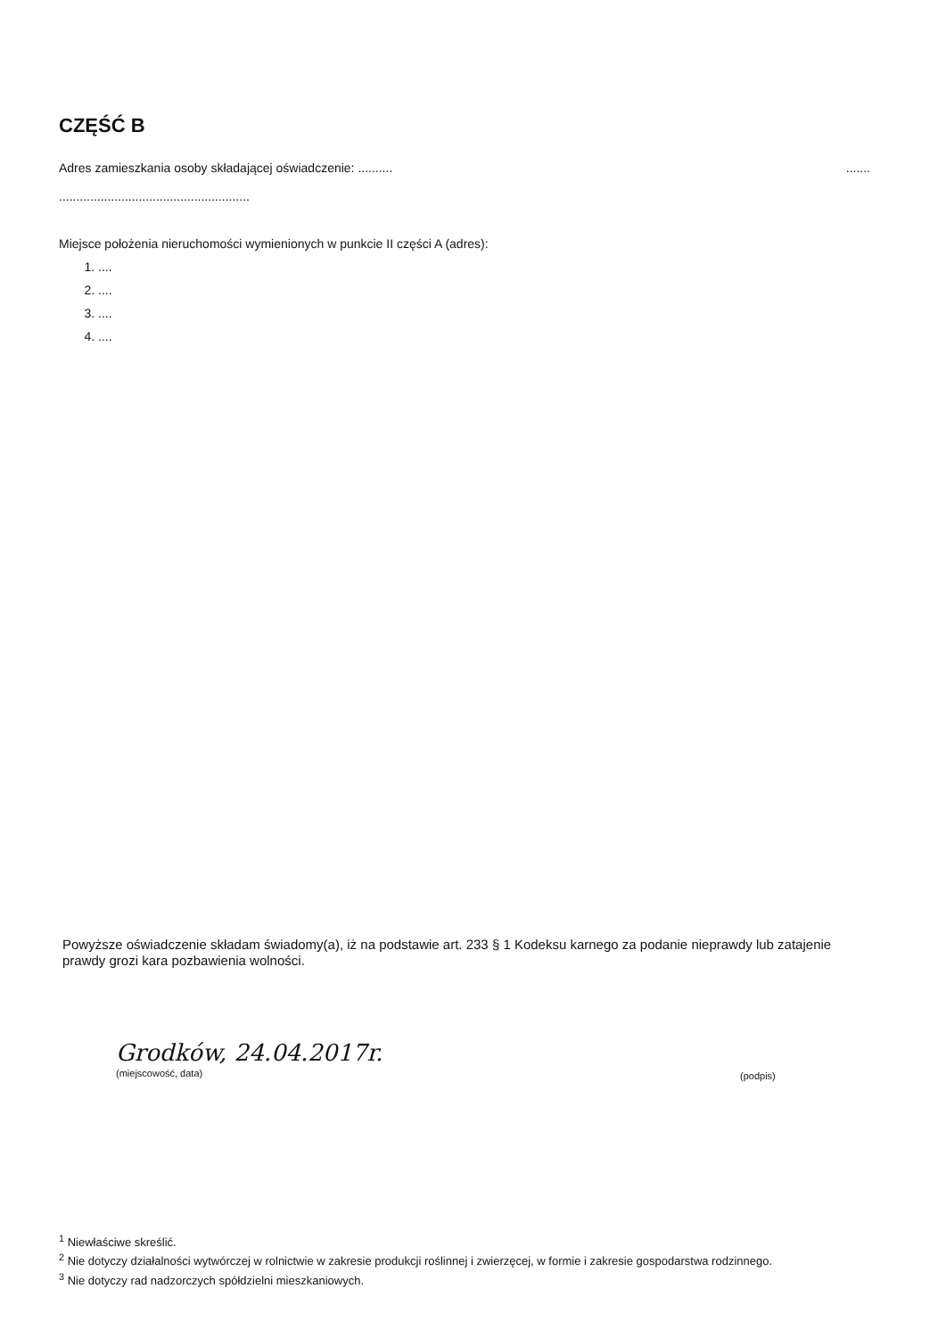CZĘŚĆ B
Adres zamieszkania osoby składającej oświadczenie: .......... .......
.......................................................
Miejsce położenia nieruchomości wymienionych w punkcie II części A (adres):
1. ....
2. ....
3. ....
4. ....
Powyższe oświadczenie składam świadomy(a), iż na podstawie art. 233 § 1 Kodeksu karnego za podanie nieprawdy lub zatajenie prawdy grozi kara pozbawienia wolności.
Grodków, 24.04.2017r.
(miejscowość, data)
(podpis)
<sup>1</sup> Niewłaściwe skreślić.
<sup>2</sup> Nie dotyczy działalności wytwórczej w rolnictwie w zakresie produkcji roślinnej i zwierzęcej, w formie i zakresie gospodarstwa rodzinnego.
<sup>3</sup> Nie dotyczy rad nadzorczych spółdzielni mieszkaniowych.